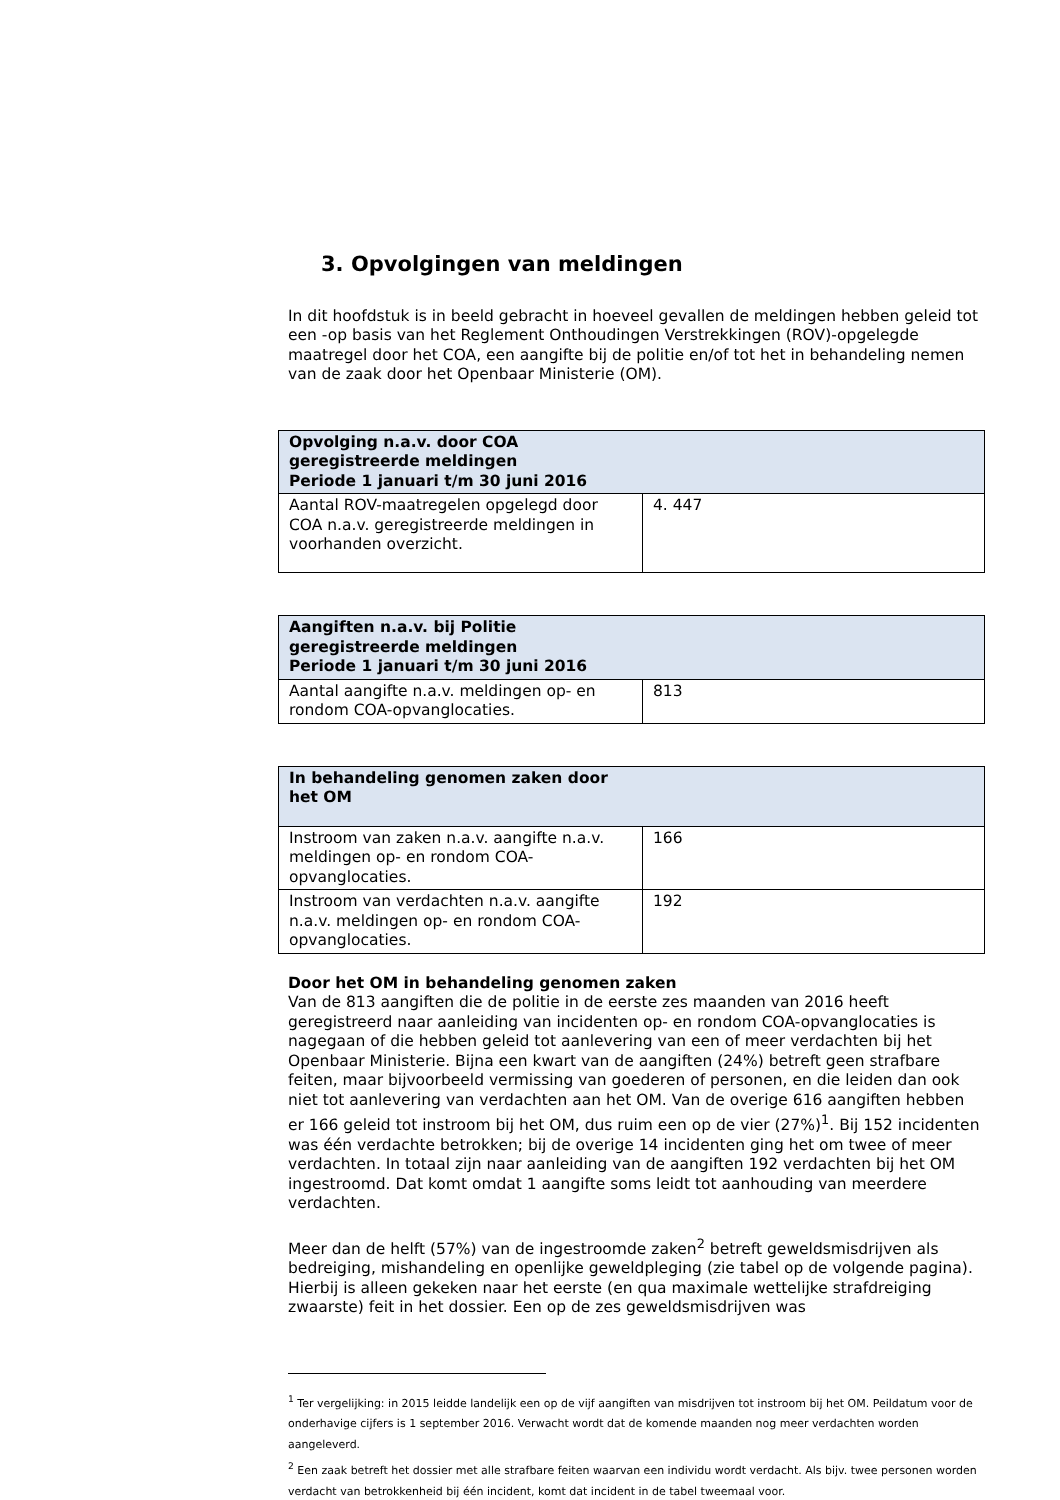3. Opvolgingen van meldingen
In dit hoofdstuk is in beeld gebracht in hoeveel gevallen de meldingen hebben geleid tot een -op basis van het Reglement Onthoudingen Verstrekkingen (ROV)-opgelegde maatregel door het COA, een aangifte bij de politie en/of tot het in behandeling nemen van de zaak door het Openbaar Ministerie (OM).
| Opvolging n.a.v. door COA geregistreerde meldingen Periode 1 januari t/m 30 juni 2016 | |
| --- | --- |
| Aantal ROV-maatregelen opgelegd door COA n.a.v. geregistreerde meldingen in voorhanden overzicht. | 4. 447 |
| Aangiften n.a.v. bij Politie geregistreerde meldingen Periode 1 januari t/m 30 juni 2016 | |
| --- | --- |
| Aantal aangifte n.a.v. meldingen op- en rondom COA-opvanglocaties. | 813 |
| In behandeling genomen zaken door het OM | |
| --- | --- |
| Instroom van zaken n.a.v. aangifte n.a.v. meldingen op- en rondom COA-opvanglocaties. | 166 |
| Instroom van verdachten n.a.v. aangifte n.a.v. meldingen op- en rondom COA-opvanglocaties. | 192 |
Door het OM in behandeling genomen zaken
Van de 813 aangiften die de politie in de eerste zes maanden van 2016 heeft geregistreerd naar aanleiding van incidenten op- en rondom COA-opvanglocaties is nagegaan of die hebben geleid tot aanlevering van een of meer verdachten bij het Openbaar Ministerie. Bijna een kwart van de aangiften (24%) betreft geen strafbare feiten, maar bijvoorbeeld vermissing van goederen of personen, en die leiden dan ook niet tot aanlevering van verdachten aan het OM. Van de overige 616 aangiften hebben er 166 geleid tot instroom bij het OM, dus ruim een op de vier (27%)<sup>1</sup>. Bij 152 incidenten was één verdachte betrokken; bij de overige 14 incidenten ging het om twee of meer verdachten. In totaal zijn naar aanleiding van de aangiften 192 verdachten bij het OM ingestroomd. Dat komt omdat 1 aangifte soms leidt tot aanhouding van meerdere verdachten.
Meer dan de helft (57%) van de ingestroomde zaken<sup>2</sup> betreft geweldsmisdrijven als bedreiging, mishandeling en openlijke geweldpleging (zie tabel op de volgende pagina). Hierbij is alleen gekeken naar het eerste (en qua maximale wettelijke strafdreiging zwaarste) feit in het dossier. Een op de zes geweldsmisdrijven was
<sup>1</sup> Ter vergelijking: in 2015 leidde landelijk een op de vijf aangiften van misdrijven tot instroom bij het OM. Peildatum voor de onderhavige cijfers is 1 september 2016. Verwacht wordt dat de komende maanden nog meer verdachten worden aangeleverd.
<sup>2</sup> Een zaak betreft het dossier met alle strafbare feiten waarvan een individu wordt verdacht. Als bijv. twee personen worden verdacht van betrokkenheid bij één incident, komt dat incident in de tabel tweemaal voor.